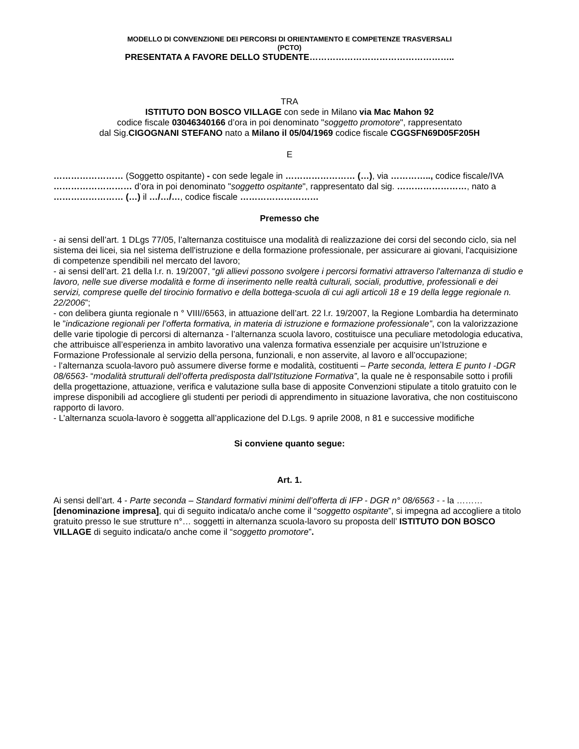MODELLO DI CONVENZIONE DEI PERCORSI DI ORIENTAMENTO E COMPETENZE TRASVERSALI
(PCTO)
PRESENTATA A FAVORE DELLO STUDENTE…………………………………………..
TRA
ISTITUTO DON BOSCO VILLAGE con sede in Milano via Mac Mahon 92
codice fiscale 03046340166 d’ora in poi denominato "soggetto promotore", rappresentato
dal Sig.CIGOGNANI STEFANO nato a Milano il 05/04/1969 codice fiscale CGGSFN69D05F205H
E
…………………… (Soggetto ospitante) - con sede legale in …………………… (…), via ………….., codice fiscale/IVA ……………………… d’ora in poi denominato "soggetto ospitante", rappresentato dal sig. ……………………, nato a …………………… (…) il …/…/…, codice fiscale ………………………
Premesso che
- ai sensi dell’art. 1 DLgs 77/05, l’alternanza costituisce una modalità di realizzazione dei corsi del secondo ciclo, sia nel sistema dei licei, sia nel sistema dell'istruzione e della formazione professionale, per assicurare ai giovani, l'acquisizione di competenze spendibili nel mercato del lavoro;
- ai sensi dell’art. 21 della l.r. n. 19/2007, “gli allievi possono svolgere i percorsi formativi attraverso l'alternanza di studio e lavoro, nelle sue diverse modalità e forme di inserimento nelle realtà culturali, sociali, produttive, professionali e dei servizi, comprese quelle del tirocinio formativo e della bottega-scuola di cui agli articoli 18 e 19 della legge regionale n. 22/2006”;
- con delibera giunta regionale n ° VIII//6563, in attuazione dell’art. 22 l.r. 19/2007, la Regione Lombardia ha determinato le ”indicazione regionali per l’offerta formativa, in materia di istruzione e formazione professionale”, con la valorizzazione delle varie tipologie di percorsi di alternanza - l’alternanza scuola lavoro, costituisce una peculiare metodologia educativa, che attribuisce all’esperienza in ambito lavorativo una valenza formativa essenziale per acquisire un’Istruzione e Formazione Professionale al servizio della persona, funzionali, e non asservite, al lavoro e all’occupazione;
- l’alternanza scuola-lavoro può assumere diverse forme e modalità, costituenti – Parte seconda, lettera E punto I -DGR 08/6563- “modalità strutturali dell’offerta predisposta dall’Istituzione Formativa”, la quale ne è responsabile sotto i profili della progettazione, attuazione, verifica e valutazione sulla base di apposite Convenzioni stipulate a titolo gratuito con le imprese disponibili ad accogliere gli studenti per periodi di apprendimento in situazione lavorativa, che non costituiscono rapporto di lavoro.
- L’alternanza scuola-lavoro è soggetta all’applicazione del D.Lgs. 9 aprile 2008, n 81 e successive modifiche
Si conviene quanto segue:
Art. 1.
Ai sensi dell’art. 4 - Parte seconda – Standard formativi minimi dell’offerta di IFP - DGR n° 08/6563 - - la ………[denominazione impresa], qui di seguito indicata/o anche come il “soggetto ospitante”, si impegna ad accogliere a titolo gratuito presso le sue strutture n°… soggetti in alternanza scuola-lavoro su proposta dell’ ISTITUTO DON BOSCO VILLAGE di seguito indicata/o anche come il “soggetto promotore”.